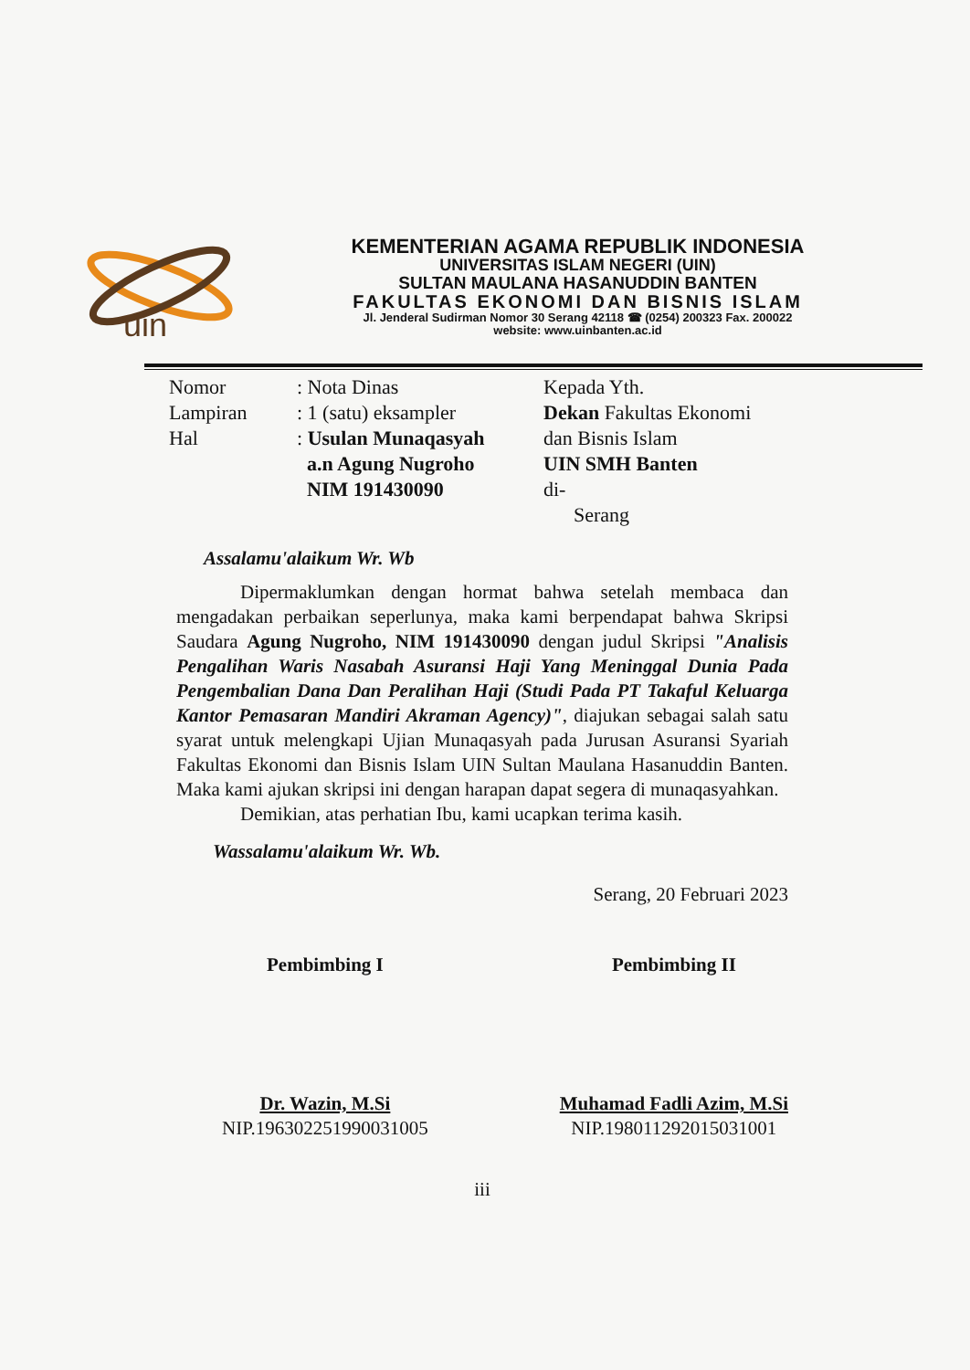uin
KEMENTERIAN AGAMA REPUBLIK INDONESIA
UNIVERSITAS ISLAM NEGERI (UIN)
SULTAN MAULANA HASANUDDIN BANTEN
FAKULTAS EKONOMI DAN BISNIS ISLAM
Jl. Jenderal Sudirman Nomor 30 Serang 42118 ☎ (0254) 200323 Fax. 200022
website: www.uinbanten.ac.id
Nomor
Lampiran
Hal
: Nota Dinas
: 1 (satu) eksampler
: Usulan Munaqasyah
a.n Agung Nugroho
NIM 191430090
Kepada Yth.
Dekan Fakultas Ekonomi
dan Bisnis Islam
UIN SMH Banten
di-
Serang
Assalamu'alaikum Wr. Wb
Dipermaklumkan dengan hormat bahwa setelah membaca dan mengadakan perbaikan seperlunya, maka kami berpendapat bahwa Skripsi Saudara Agung Nugroho, NIM 191430090 dengan judul Skripsi "Analisis Pengalihan Waris Nasabah Asuransi Haji Yang Meninggal Dunia Pada Pengembalian Dana Dan Peralihan Haji (Studi Pada PT Takaful Keluarga Kantor Pemasaran Mandiri Akraman Agency)", diajukan sebagai salah satu syarat untuk melengkapi Ujian Munaqasyah pada Jurusan Asuransi Syariah Fakultas Ekonomi dan Bisnis Islam UIN Sultan Maulana Hasanuddin Banten. Maka kami ajukan skripsi ini dengan harapan dapat segera di munaqasyahkan.
Demikian, atas perhatian Ibu, kami ucapkan terima kasih.
Wassalamu'alaikum Wr. Wb.
Serang, 20 Februari 2023
Pembimbing I
Dr. Wazin, M.Si
NIP.196302251990031005
Pembimbing II
Muhamad Fadli Azim, M.Si
NIP.198011292015031001
iii